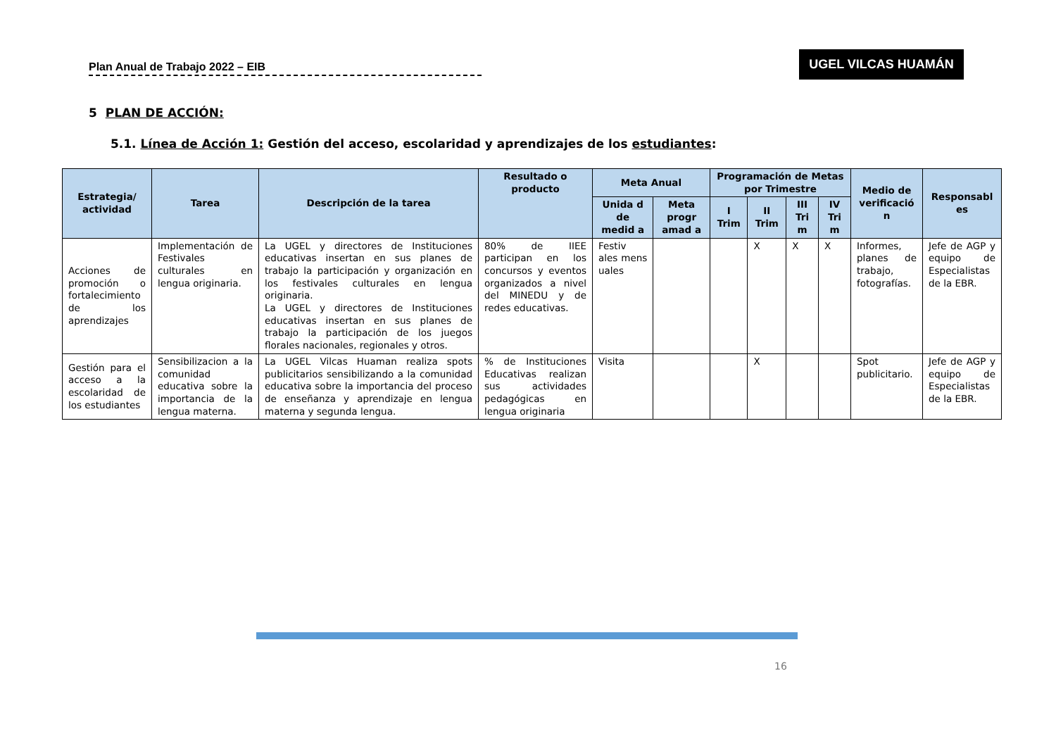Plan Anual de Trabajo 2022 – EIB
UGEL VILCAS HUAMÁN
5 PLAN DE ACCIÓN:
5.1. Línea de Acción 1: Gestión del acceso, escolaridad y aprendizajes de los estudiantes:
| Estrategia/ actividad | Tarea | Descripción de la tarea | Resultado o producto | Meta Anual | | Programación de Metas por Trimestre | | | | Medio de verificació n | Responsabl es |
| --- | --- | --- | --- | --- | --- | --- | --- | --- | --- | --- | --- |
| | | | | Unida d de medid a | Meta progr amad a | I Trim | II Trim | III Tri m | IV Tri m | | |
| Acciones de promoción o fortalecimiento de los aprendizajes | Implementación de Festivales culturales en lengua originaria. | La UGEL y directores de Instituciones educativas insertan en sus planes de trabajo la participación y organización en los festivales culturales en lengua originaria. La UGEL y directores de Instituciones educativas insertan en sus planes de trabajo la participación de los juegos florales nacionales, regionales y otros. | 80% de IIEE participan en los concursos y eventos organizados a nivel del MINEDU y de redes educativas. | Festiv ales mens uales | | | X | X | X | Informes, planes de trabajo, fotografías. | Jefe de AGP y equipo de Especialistas de la EBR. |
| Gestión para el acceso a la escolaridad de los estudiantes | Sensibilizacion a la comunidad educativa sobre la importancia de la lengua materna. | La UGEL Vilcas Huaman realiza spots publicitarios sensibilizando a la comunidad educativa sobre la importancia del proceso de enseñanza y aprendizaje en lengua materna y segunda lengua. | % de Instituciones Educativas realizan sus actividades pedagógicas en lengua originaria | Visita | | | X | | | Spot publicitario. | Jefe de AGP y equipo de Especialistas de la EBR. |
16